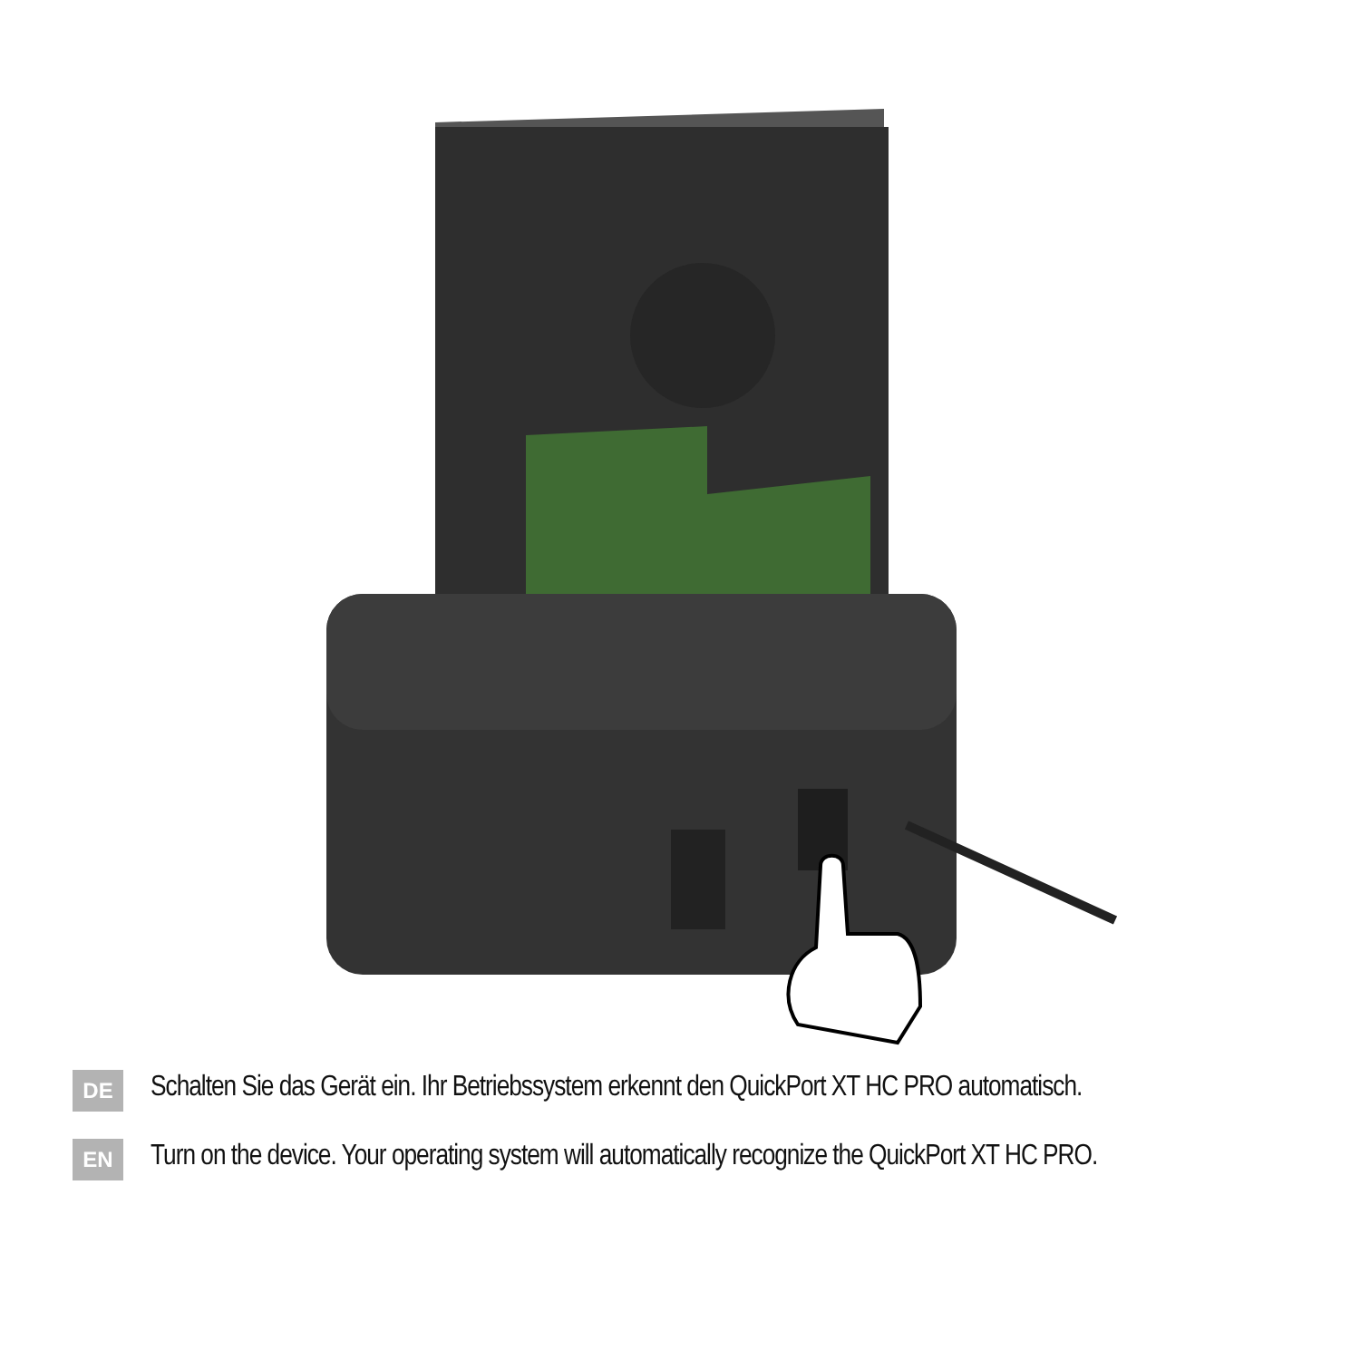DE
Schalten Sie das Gerät ein. Ihr Betriebssystem erkennt den QuickPort XT HC PRO automatisch.
EN
Turn on the device. Your operating system will automatically recognize the QuickPort XT HC PRO.